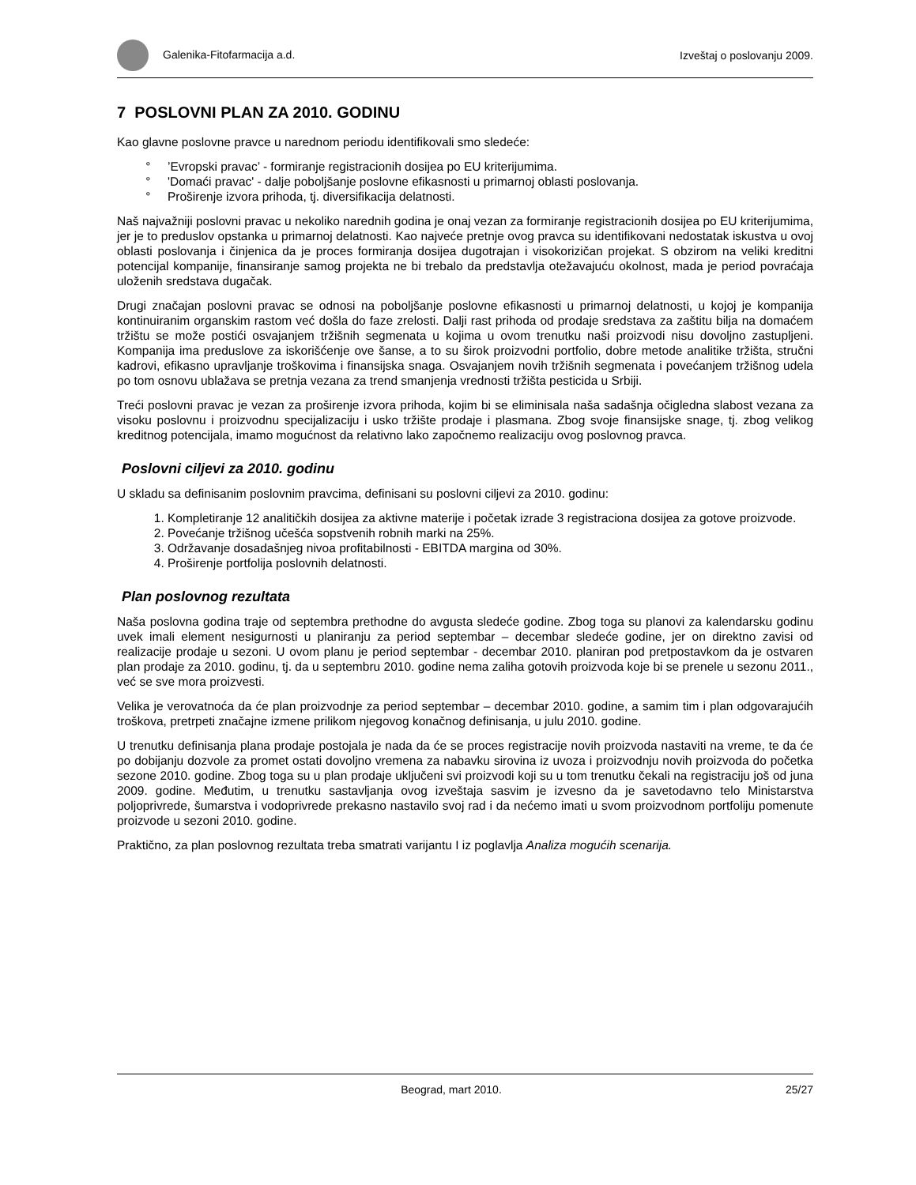Galenika-Fitofarmacija a.d. Izveštaj o poslovanju 2009.
7 POSLOVNI PLAN ZA 2010. GODINU
Kao glavne poslovne pravce u narednom periodu identifikovali smo sledeće:
’Evropski pravac’ - formiranje registracionih dosijea po EU kriterijumima.
'Domaći pravac' - dalje poboljšanje poslovne efikasnosti u primarnoj oblasti poslovanja.
Proširenje izvora prihoda, tj. diversifikacija delatnosti.
Naš najvažniji poslovni pravac u nekoliko narednih godina je onaj vezan za formiranje registracionih dosijea po EU kriterijumima, jer je to preduslov opstanka u primarnoj delatnosti. Kao najveće pretnje ovog pravca su identifikovani nedostatak iskustva u ovoj oblasti poslovanja i činjenica da je proces formiranja dosijea dugotrajan i visokorizičan projekat. S obzirom na veliki kreditni potencijal kompanije, finansiranje samog projekta ne bi trebalo da predstavlja otežavajuću okolnost, mada je period povraćaja uloženih sredstava dugačak.
Drugi značajan poslovni pravac se odnosi na poboljšanje poslovne efikasnosti u primarnoj delatnosti, u kojoj je kompanija kontinuiranim organskim rastom već došla do faze zrelosti. Dalji rast prihoda od prodaje sredstava za zaštitu bilja na domaćem tržištu se može postići osvajanjem tržišnih segmenata u kojima u ovom trenutku naši proizvodi nisu dovoljno zastupljeni. Kompanija ima preduslove za iskorišćenje ove šanse, a to su širok proizvodni portfolio, dobre metode analitike tržišta, stručni kadrovi, efikasno upravljanje troškovima i finansijska snaga. Osvajanjem novih tržišnih segmenata i povećanjem tržišnog udela po tom osnovu ublažava se pretnja vezana za trend smanjenja vrednosti tržišta pesticida u Srbiji.
Treći poslovni pravac je vezan za proširenje izvora prihoda, kojim bi se eliminisala naša sadašnja očigledna slabost vezana za visoku poslovnu i proizvodnu specijalizaciju i usko tržište prodaje i plasmana. Zbog svoje finansijske snage, tj. zbog velikog kreditnog potencijala, imamo mogućnost da relativno lako započnemo realizaciju ovog poslovnog pravca.
Poslovni ciljevi za 2010. godinu
U skladu sa definisanim poslovnim pravcima, definisani su poslovni ciljevi za 2010. godinu:
1. Kompletiranje 12 analitičkih dosijea za aktivne materije i početak izrade 3 registraciona dosijea za gotove proizvode.
2. Povećanje tržišnog učešća sopstvenih robnih marki na 25%.
3. Održavanje dosadašnjeg nivoa profitabilnosti - EBITDA margina od 30%.
4. Proširenje portfolija poslovnih delatnosti.
Plan poslovnog rezultata
Naša poslovna godina traje od septembra prethodne do avgusta sledeće godine. Zbog toga su planovi za kalendarsku godinu uvek imali element nesigurnosti u planiranju za period septembar – decembar sledeće godine, jer on direktno zavisi od realizacije prodaje u sezoni. U ovom planu je period septembar - decembar 2010. planiran pod pretpostavkom da je ostvaren plan prodaje za 2010. godinu, tj. da u septembru 2010. godine nema zaliha gotovih proizvoda koje bi se prenele u sezonu 2011., već se sve mora proizvesti.
Velika je verovatnoća da će plan proizvodnje za period septembar – decembar 2010. godine, a samim tim i plan odgovarajućih troškova, pretrpeti značajne izmene prilikom njegovog konačnog definisanja, u julu 2010. godine.
U trenutku definisanja plana prodaje postojala je nada da će se proces registracije novih proizvoda nastaviti na vreme, te da će po dobijanju dozvole za promet ostati dovoljno vremena za nabavku sirovina iz uvoza i proizvodnju novih proizvoda do početka sezone 2010. godine. Zbog toga su u plan prodaje uključeni svi proizvodi koji su u tom trenutku čekali na registraciju još od juna 2009. godine. Međutim, u trenutku sastavljanja ovog izveštaja sasvim je izvesno da je savetodavno telo Ministarstva poljoprivrede, šumarstva i vodoprivrede prekasno nastavilo svoj rad i da nećemo imati u svom proizvodnom portfoliju pomenute proizvode u sezoni 2010. godine.
Praktično, za plan poslovnog rezultata treba smatrati varijantu I iz poglavlja Analiza mogućih scenarija.
Beograd, mart 2010. 25/27